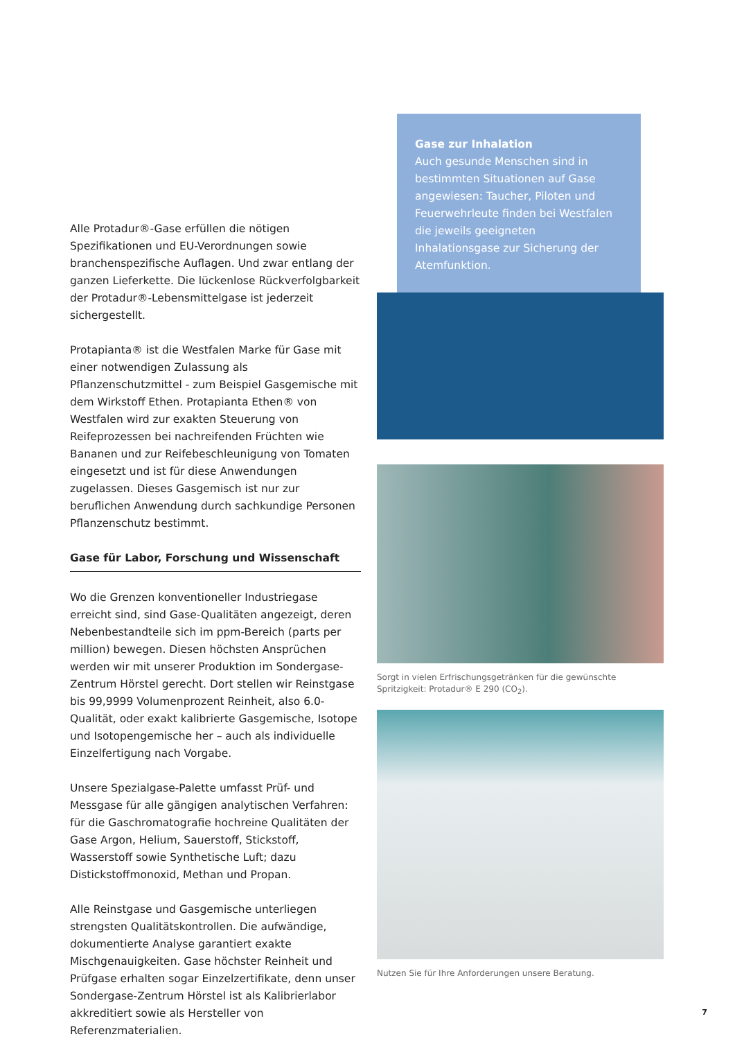Alle Protadur®-Gase erfüllen die nötigen Spezifikationen und EU-Verordnungen sowie branchenspezifische Auflagen. Und zwar entlang der ganzen Lieferkette. Die lückenlose Rückverfolgbarkeit der Protadur®-Lebensmittelgase ist jederzeit sichergestellt.
Protapianta® ist die Westfalen Marke für Gase mit einer notwendigen Zulassung als Pflanzenschutzmittel - zum Beispiel Gasgemische mit dem Wirkstoff Ethen. Protapianta Ethen® von Westfalen wird zur exakten Steuerung von Reifeprozessen bei nachreifenden Früchten wie Bananen und zur Reifebeschleunigung von Tomaten eingesetzt und ist für diese Anwendungen zugelassen. Dieses Gasgemisch ist nur zur beruflichen Anwendung durch sachkundige Personen Pflanzenschutz bestimmt.
Gase für Labor, Forschung und Wissenschaft
Wo die Grenzen konventioneller Industriegase erreicht sind, sind Gase-Qualitäten angezeigt, deren Nebenbestandteile sich im ppm-Bereich (parts per million) bewegen. Diesen höchsten Ansprüchen werden wir mit unserer Produktion im Sondergase-Zentrum Hörstel gerecht. Dort stellen wir Reinstgase bis 99,9999 Volumenprozent Reinheit, also 6.0-Qualität, oder exakt kalibrierte Gasgemische, Isotope und Isotopengemische her – auch als individuelle Einzelfertigung nach Vorgabe.
Unsere Spezialgase-Palette umfasst Prüf- und Messgase für alle gängigen analytischen Verfahren:
für die Gaschromatografie hochreine Qualitäten der Gase Argon, Helium, Sauerstoff, Stickstoff, Wasserstoff sowie Synthetische Luft; dazu Distickstoffmonoxid, Methan und Propan.
Alle Reinstgase und Gasgemische unterliegen strengsten Qualitätskontrollen. Die aufwändige, dokumentierte Analyse garantiert exakte Mischgenauigkeiten. Gase höchster Reinheit und Prüfgase erhalten sogar Einzelzertifikate, denn unser Sondergase-Zentrum Hörstel ist als Kalibrierlabor akkreditiert sowie als Hersteller von Referenzmaterialien.
Gase zur Inhalation
Auch gesunde Menschen sind in bestimmten Situationen auf Gase angewiesen: Taucher, Piloten und Feuerwehrleute finden bei Westfalen die jeweils geeigneten Inhalationsgase zur Sicherung der Atemfunktion.
Sorgt in vielen Erfrischungsgetränken für die gewünschte Spritzigkeit: Protadur® E 290 (CO<sub>2</sub>).
Nutzen Sie für Ihre Anforderungen unsere Beratung.
7